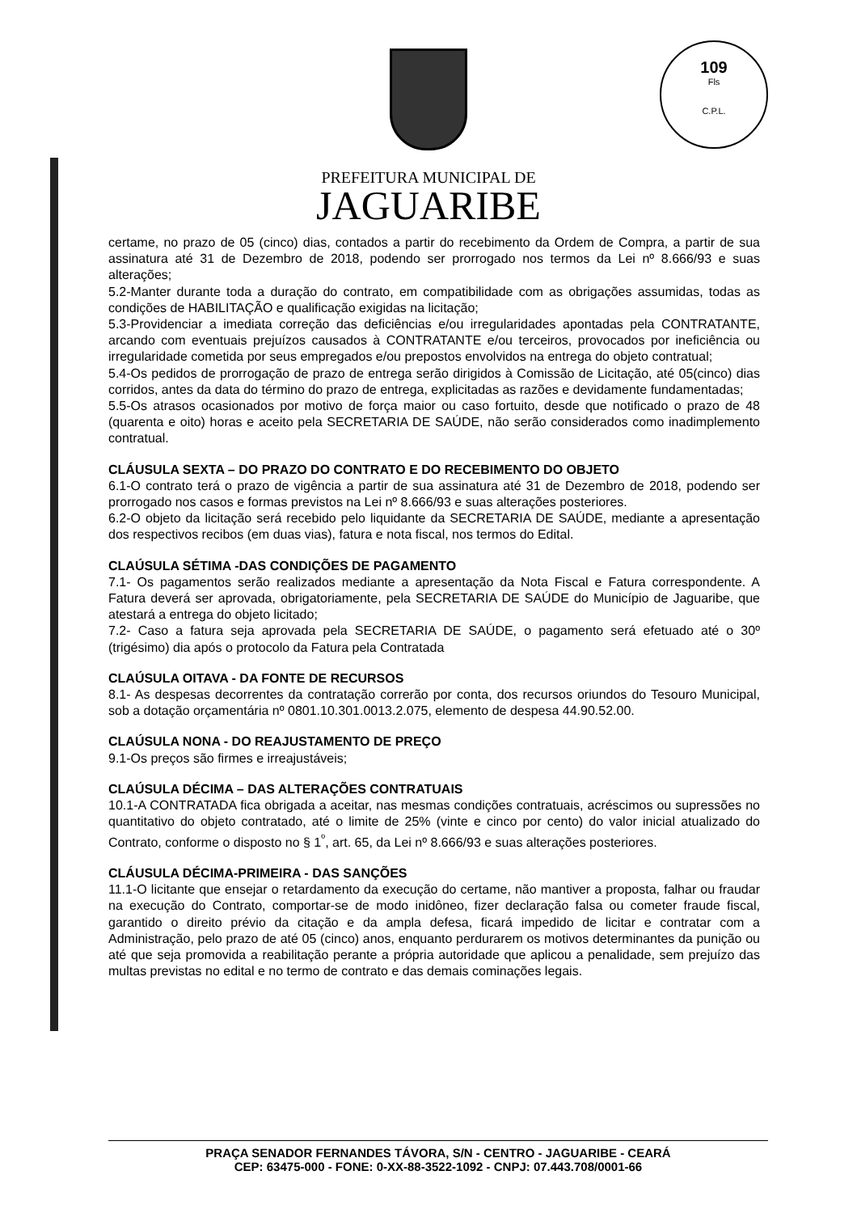109
Fls
C.P.L.
PREFEITURA MUNICIPAL DE
JAGUARIBE
certame, no prazo de 05 (cinco) dias, contados a partir do recebimento da Ordem de Compra, a partir de sua assinatura até 31 de Dezembro de 2018, podendo ser prorrogado nos termos da Lei nº 8.666/93 e suas alterações;
5.2-Manter durante toda a duração do contrato, em compatibilidade com as obrigações assumidas, todas as condições de HABILITAÇÃO e qualificação exigidas na licitação;
5.3-Providenciar a imediata correção das deficiências e/ou irregularidades apontadas pela CONTRATANTE, arcando com eventuais prejuízos causados à CONTRATANTE e/ou terceiros, provocados por ineficiência ou irregularidade cometida por seus empregados e/ou prepostos envolvidos na entrega do objeto contratual;
5.4-Os pedidos de prorrogação de prazo de entrega serão dirigidos à Comissão de Licitação, até 05(cinco) dias corridos, antes da data do término do prazo de entrega, explicitadas as razões e devidamente fundamentadas;
5.5-Os atrasos ocasionados por motivo de força maior ou caso fortuito, desde que notificado o prazo de 48 (quarenta e oito) horas e aceito pela SECRETARIA DE SAÚDE, não serão considerados como inadimplemento contratual.
CLÁUSULA SEXTA – DO PRAZO DO CONTRATO E DO RECEBIMENTO DO OBJETO
6.1-O contrato terá o prazo de vigência a partir de sua assinatura até 31 de Dezembro de 2018, podendo ser prorrogado nos casos e formas previstos na Lei nº 8.666/93 e suas alterações posteriores.
6.2-O objeto da licitação será recebido pelo liquidante da SECRETARIA DE SAÚDE, mediante a apresentação dos respectivos recibos (em duas vias), fatura e nota fiscal, nos termos do Edital.
CLAÚSULA SÉTIMA -DAS CONDIÇÕES DE PAGAMENTO
7.1- Os pagamentos serão realizados mediante a apresentação da Nota Fiscal e Fatura correspondente. A Fatura deverá ser aprovada, obrigatoriamente, pela SECRETARIA DE SAÚDE do Município de Jaguaribe, que atestará a entrega do objeto licitado;
7.2- Caso a fatura seja aprovada pela SECRETARIA DE SAÚDE, o pagamento será efetuado até o 30º (trigésimo) dia após o protocolo da Fatura pela Contratada
CLAÚSULA OITAVA - DA FONTE DE RECURSOS
8.1- As despesas decorrentes da contratação correrão por conta, dos recursos oriundos do Tesouro Municipal, sob a dotação orçamentária nº 0801.10.301.0013.2.075, elemento de despesa 44.90.52.00.
CLAÚSULA NONA - DO REAJUSTAMENTO DE PREÇO
9.1-Os preços são firmes e irreajustáveis;
CLAÚSULA DÉCIMA – DAS ALTERAÇÕES CONTRATUAIS
10.1-A CONTRATADA fica obrigada a aceitar, nas mesmas condições contratuais, acréscimos ou supressões no quantitativo do objeto contratado, até o limite de 25% (vinte e cinco por cento) do valor inicial atualizado do Contrato, conforme o disposto no § 1<sup>º</sup>, art. 65, da Lei nº 8.666/93 e suas alterações posteriores.
CLÁUSULA DÉCIMA-PRIMEIRA - DAS SANÇÕES
11.1-O licitante que ensejar o retardamento da execução do certame, não mantiver a proposta, falhar ou fraudar na execução do Contrato, comportar-se de modo inidôneo, fizer declaração falsa ou cometer fraude fiscal, garantido o direito prévio da citação e da ampla defesa, ficará impedido de licitar e contratar com a Administração, pelo prazo de até 05 (cinco) anos, enquanto perdurarem os motivos determinantes da punição ou até que seja promovida a reabilitação perante a própria autoridade que aplicou a penalidade, sem prejuízo das multas previstas no edital e no termo de contrato e das demais cominações legais.
PRAÇA SENADOR FERNANDES TÁVORA, S/N - CENTRO - JAGUARIBE - CEARÁ
CEP: 63475-000 - FONE: 0-XX-88-3522-1092 - CNPJ: 07.443.708/0001-66